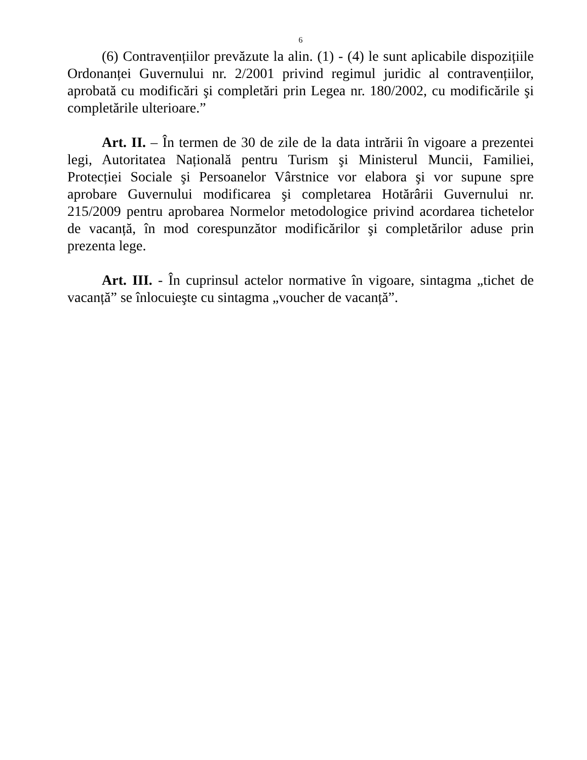6
(6) Contravențiilor prevăzute la alin. (1) - (4) le sunt aplicabile dispozițiile Ordonanței Guvernului nr. 2/2001 privind regimul juridic al contravențiilor, aprobată cu modificări şi completări prin Legea nr. 180/2002, cu modificările şi completările ulterioare.”
Art. II. – În termen de 30 de zile de la data intrării în vigoare a prezentei legi, Autoritatea Națională pentru Turism şi Ministerul Muncii, Familiei, Protecției Sociale şi Persoanelor Vârstnice vor elabora şi vor supune spre aprobare Guvernului modificarea şi completarea Hotărârii Guvernului nr. 215/2009 pentru aprobarea Normelor metodologice privind acordarea tichetelor de vacanță, în mod corespunzător modificărilor şi completărilor aduse prin prezenta lege.
Art. III. - În cuprinsul actelor normative în vigoare, sintagma „tichet de vacanță” se înlocuieşte cu sintagma „voucher de vacanță”.